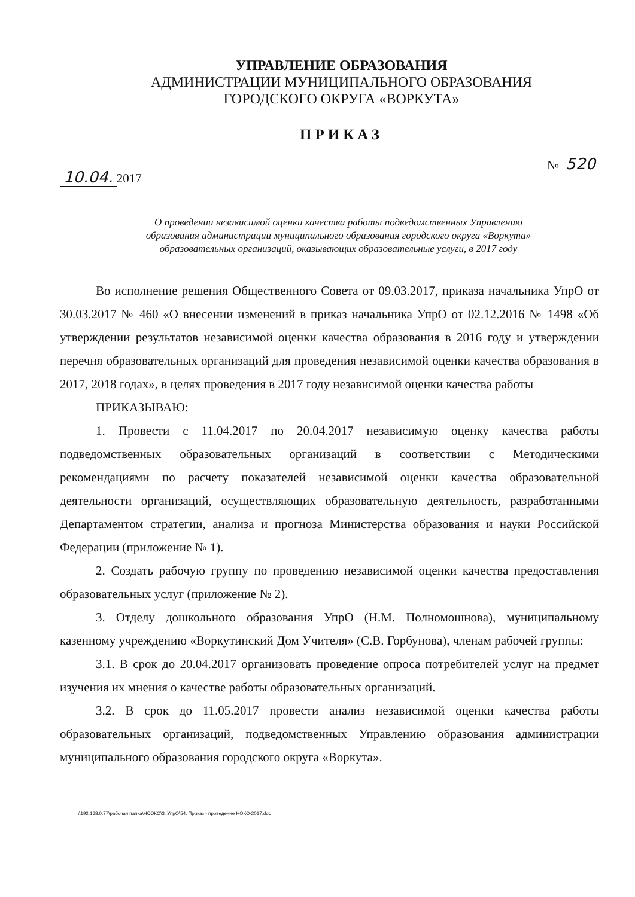УПРАВЛЕНИЕ ОБРАЗОВАНИЯ
АДМИНИСТРАЦИИ МУНИЦИПАЛЬНОГО ОБРАЗОВАНИЯ
ГОРОДСКОГО ОКРУГА «ВОРКУТА»
ПРИКАЗ
10.04. 2017
№ 520
О проведении независимой оценки качества работы подведомственных Управлению образования администрации муниципального образования городского округа «Воркута» образовательных организаций, оказывающих образовательные услуги, в 2017 году
Во исполнение решения Общественного Совета от 09.03.2017, приказа начальника УпрО от 30.03.2017 № 460 «О внесении изменений в приказ начальника УпрО от 02.12.2016 № 1498 «Об утверждении результатов независимой оценки качества образования в 2016 году и утверждении перечня образовательных организаций для проведения независимой оценки качества образования в 2017, 2018 годах», в целях проведения в 2017 году независимой оценки качества работы
ПРИКАЗЫВАЮ:
1. Провести с 11.04.2017 по 20.04.2017 независимую оценку качества работы подведомственных образовательных организаций в соответствии с Методическими рекомендациями по расчету показателей независимой оценки качества образовательной деятельности организаций, осуществляющих образовательную деятельность, разработанными Департаментом стратегии, анализа и прогноза Министерства образования и науки Российской Федерации (приложение № 1).
2. Создать рабочую группу по проведению независимой оценки качества предоставления образовательных услуг (приложение № 2).
3. Отделу дошкольного образования УпрО (Н.М. Полномошнова), муниципальному казенному учреждению «Воркутинский Дом Учителя» (С.В. Горбунова), членам рабочей группы:
3.1. В срок до 20.04.2017 организовать проведение опроса потребителей услуг на предмет изучения их мнения о качестве работы образовательных организаций.
3.2. В срок до 11.05.2017 провести анализ независимой оценки качества работы образовательных организаций, подведомственных Управлению образования администрации муниципального образования городского округа «Воркута».
\\192.168.0.77\рабочая папка\НСОКО\3. УпрО\54. Приказ - проведение НОКО-2017.doc